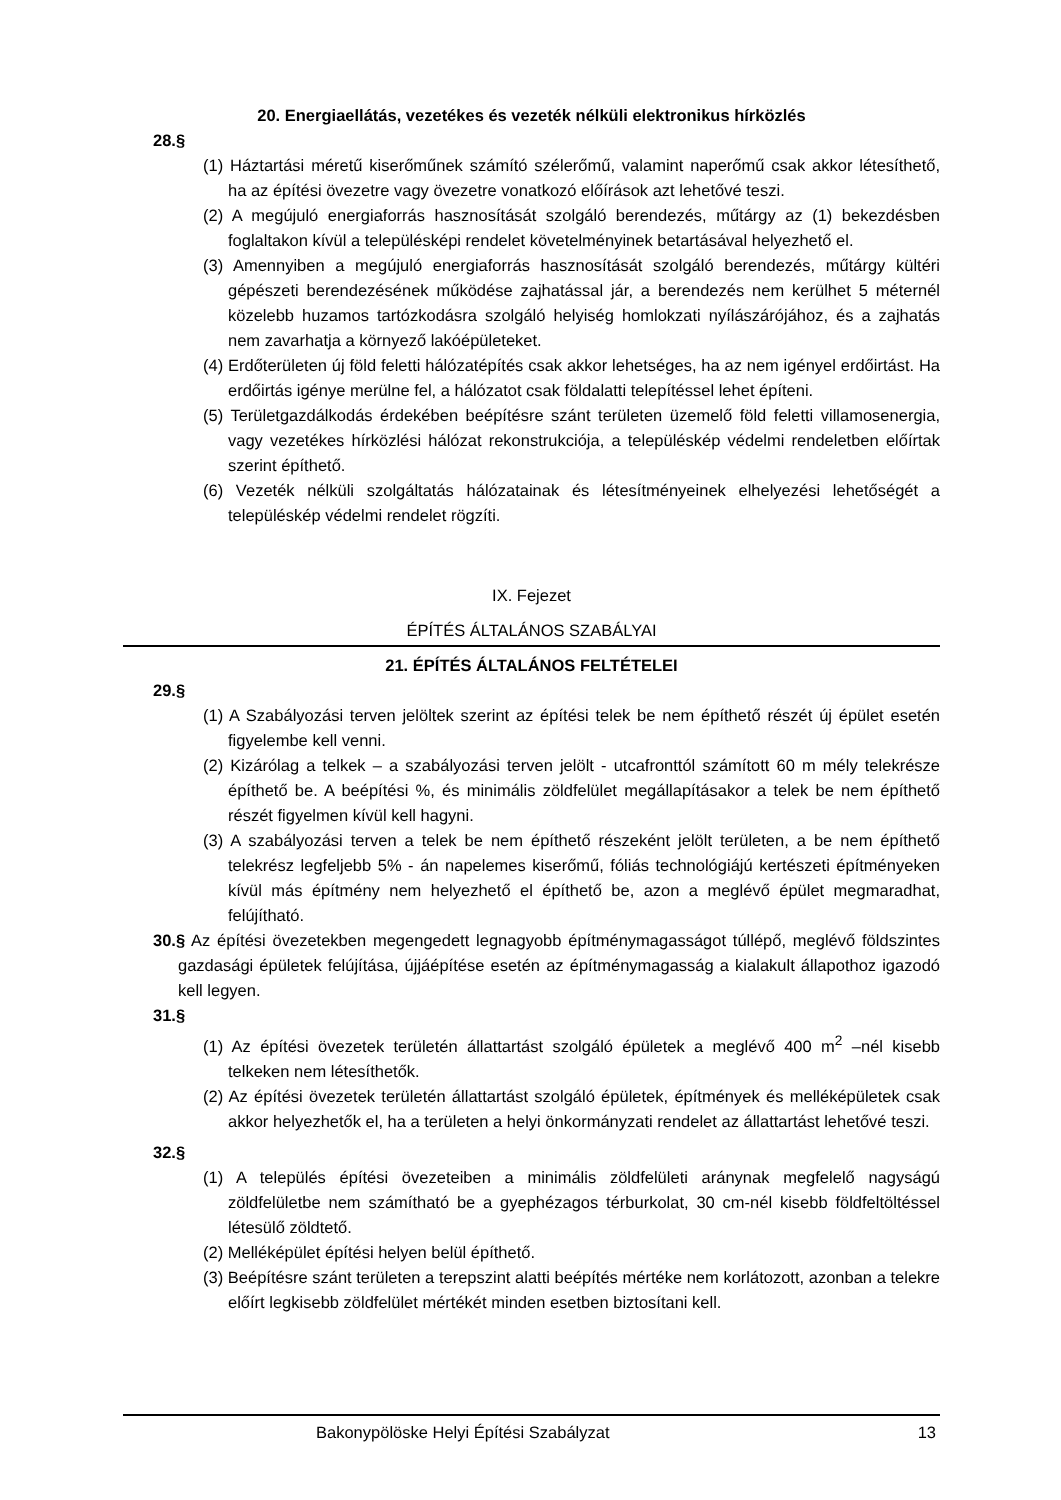20. Energiaellátás, vezetékes és vezeték nélküli elektronikus hírközlés
28.§
(1) Háztartási méretű kiserőműnek számító szélerőmű, valamint naperőmű csak akkor létesíthető, ha az építési övezetre vagy övezetre vonatkozó előírások azt lehetővé teszi.
(2) A megújuló energiaforrás hasznosítását szolgáló berendezés, műtárgy az (1) bekezdésben foglaltakon kívül a településképi rendelet követelményinek betartásával helyezhető el.
(3) Amennyiben a megújuló energiaforrás hasznosítását szolgáló berendezés, műtárgy kültéri gépészeti berendezésének működése zajhatással jár, a berendezés nem kerülhet 5 méternél közelebb huzamos tartózkodásra szolgáló helyiség homlokzati nyílászárójához, és a zajhatás nem zavarhatja a környező lakóépületeket.
(4) Erdőterületen új föld feletti hálózatépítés csak akkor lehetséges, ha az nem igényel erdőirtást. Ha erdőirtás igénye merülne fel, a hálózatot csak földalatti telepítéssel lehet építeni.
(5) Területgazdálkodás érdekében beépítésre szánt területen üzemelő föld feletti villamosenergia, vagy vezetékes hírközlési hálózat rekonstrukciója, a településkép védelmi rendeletben előírtak szerint építhető.
(6) Vezeték nélküli szolgáltatás hálózatainak és létesítményeinek elhelyezési lehetőségét a településkép védelmi rendelet rögzíti.
IX. Fejezet
ÉPÍTÉS ÁLTALÁNOS SZABÁLYAI
21. ÉPÍTÉS ÁLTALÁNOS FELTÉTELEI
29.§
(1) A Szabályozási terven jelöltek szerint az építési telek be nem építhető részét új épület esetén figyelembe kell venni.
(2) Kizárólag a telkek – a szabályozási terven jelölt - utcafronttól számított 60 m mély telekrésze építhető be. A beépítési %, és minimális zöldfelület megállapításakor a telek be nem építhető részét figyelmen kívül kell hagyni.
(3) A szabályozási terven a telek be nem építhető részeként jelölt területen, a be nem építhető telekrész legfeljebb 5% - án napelemes kiserőmű, fóliás technológiájú kertészeti építményeken kívül más építmény nem helyezhető el építhető be, azon a meglévő épület megmaradhat, felújítható.
30.§ Az építési övezetekben megengedett legnagyobb építménymagasságot túllépő, meglévő földszintes gazdasági épületek felújítása, újjáépítése esetén az építménymagasság a kialakult állapothoz igazodó kell legyen.
31.§
(1) Az építési övezetek területén állattartást szolgáló épületek a meglévő 400 m<sup>2</sup> –nél kisebb telkeken nem létesíthetők.
(2) Az építési övezetek területén állattartást szolgáló épületek, építmények és melléképületek csak akkor helyezhetők el, ha a területen a helyi önkormányzati rendelet az állattartást lehetővé teszi.
32.§
(1) A település építési övezeteiben a minimális zöldfelületi aránynak megfelelő nagyságú zöldfelületbe nem számítható be a gyephézagos térburkolat, 30 cm-nél kisebb földfeltöltéssel létesülő zöldtető.
(2) Melléképület építési helyen belül építhető.
(3) Beépítésre szánt területen a terepszint alatti beépítés mértéke nem korlátozott, azonban a telekre előírt legkisebb zöldfelület mértékét minden esetben biztosítani kell.
Bakonypölöske Helyi Építési Szabályzat 13